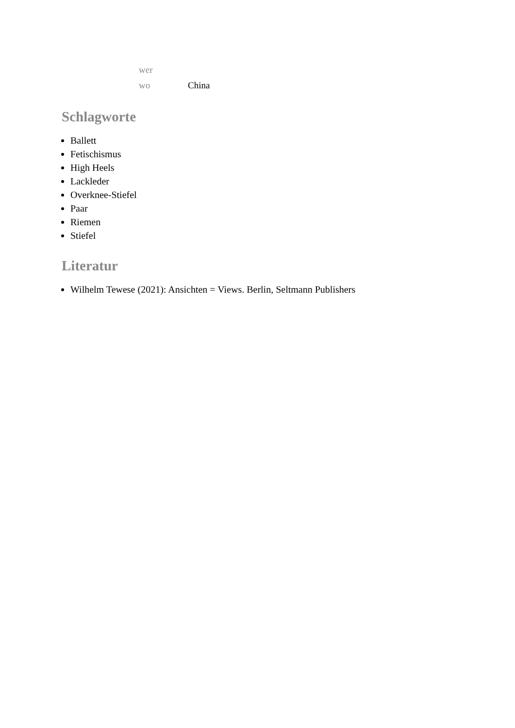| wer | |
| wo | China |
Schlagworte
Ballett
Fetischismus
High Heels
Lackleder
Overknee-Stiefel
Paar
Riemen
Stiefel
Literatur
Wilhelm Tewese (2021): Ansichten = Views. Berlin, Seltmann Publishers